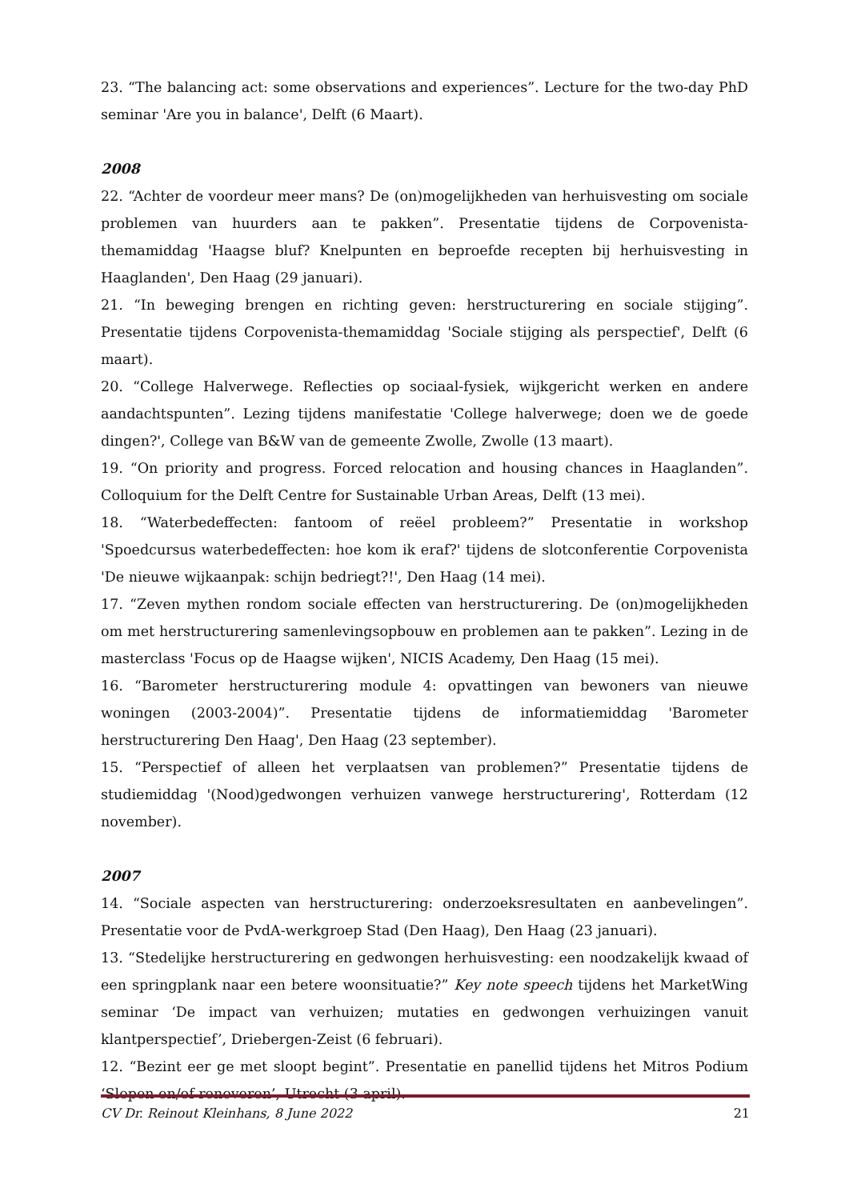23. “The balancing act: some observations and experiences”. Lecture for the two-day PhD seminar 'Are you in balance', Delft (6 Maart).
2008
22. “Achter de voordeur meer mans? De (on)mogelijkheden van herhuisvesting om sociale problemen van huurders aan te pakken”. Presentatie tijdens de Corpovenista-themamiddag 'Haagse bluf? Knelpunten en beproefde recepten bij herhuisvesting in Haaglanden', Den Haag (29 januari).
21. “In beweging brengen en richting geven: herstructurering en sociale stijging”. Presentatie tijdens Corpovenista-themamiddag 'Sociale stijging als perspectief', Delft (6 maart).
20. “College Halverwege. Reflecties op sociaal-fysiek, wijkgericht werken en andere aandachtspunten”. Lezing tijdens manifestatie 'College halverwege; doen we de goede dingen?', College van B&W van de gemeente Zwolle, Zwolle (13 maart).
19. “On priority and progress. Forced relocation and housing chances in Haaglanden”. Colloquium for the Delft Centre for Sustainable Urban Areas, Delft (13 mei).
18. “Waterbedeffecten: fantoom of reëel probleem?” Presentatie in workshop 'Spoedcursus waterbedeffecten: hoe kom ik eraf?' tijdens de slotconferentie Corpovenista 'De nieuwe wijkaanpak: schijn bedriegt?!', Den Haag (14 mei).
17. “Zeven mythen rondom sociale effecten van herstructurering. De (on)mogelijkheden om met herstructurering samenlevingsopbouw en problemen aan te pakken”. Lezing in de masterclass 'Focus op de Haagse wijken', NICIS Academy, Den Haag (15 mei).
16. “Barometer herstructurering module 4: opvattingen van bewoners van nieuwe woningen (2003-2004)”. Presentatie tijdens de informatiemiddag 'Barometer herstructurering Den Haag', Den Haag (23 september).
15. “Perspectief of alleen het verplaatsen van problemen?” Presentatie tijdens de studiemiddag '(Nood)gedwongen verhuizen vanwege herstructurering', Rotterdam (12 november).
2007
14. “Sociale aspecten van herstructurering: onderzoeksresultaten en aanbevelingen”. Presentatie voor de PvdA-werkgroep Stad (Den Haag), Den Haag (23 januari).
13. “Stedelijke herstructurering en gedwongen herhuisvesting: een noodzakelijk kwaad of een springplank naar een betere woonsituatie?” Key note speech tijdens het MarketWing seminar ‘De impact van verhuizen; mutaties en gedwongen verhuizingen vanuit klantperspectief’, Driebergen-Zeist (6 februari).
12. “Bezint eer ge met sloopt begint”. Presentatie en panellid tijdens het Mitros Podium ‘Slopen en/of renoveren’, Utrecht (3 april).
CV Dr. Reinout Kleinhans, 8 June 2022 21